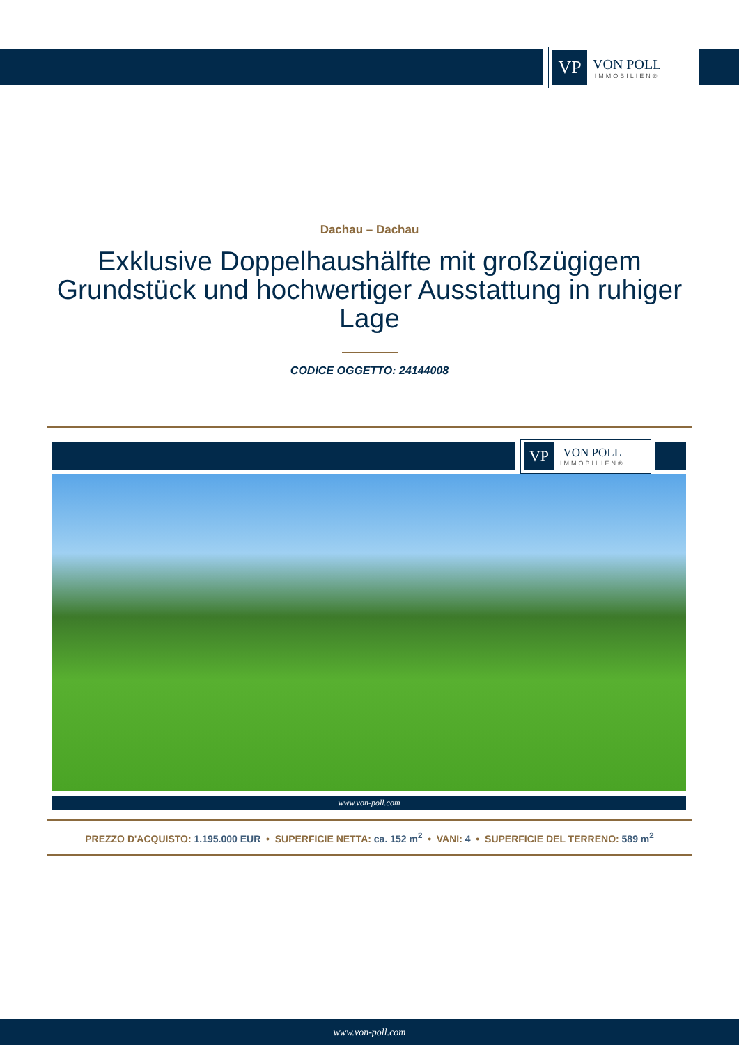VP
VON POLL
IMMOBILIEN®
Dachau – Dachau
Exklusive Doppelhaushälfte mit großzügigem Grundstück und hochwertiger Ausstattung in ruhiger Lage
CODICE OGGETTO: 24144008
VP
VON POLL
IMMOBILIEN®
www.von-poll.com
PREZZO D'ACQUISTO: 1.195.000 EUR • SUPERFICIE NETTA: ca. 152 m<sup>2</sup> • VANI: 4 • SUPERFICIE DEL TERRENO: 589 m<sup>2</sup>
www.von-poll.com